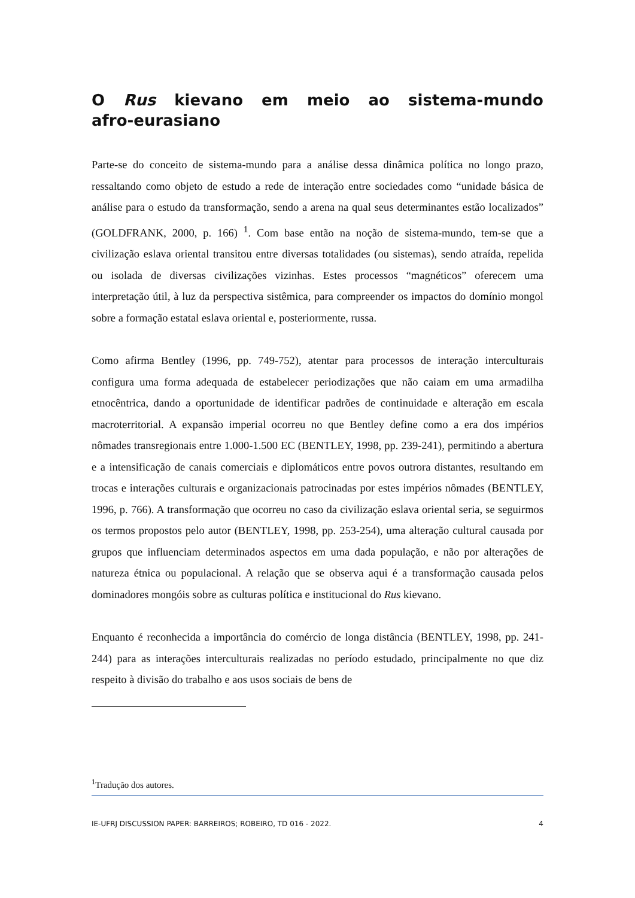O Rus kievano em meio ao sistema-mundo afro-eurasiano
Parte-se do conceito de sistema-mundo para a análise dessa dinâmica política no longo prazo, ressaltando como objeto de estudo a rede de interação entre sociedades como “unidade básica de análise para o estudo da transformação, sendo a arena na qual seus determinantes estão localizados” (GOLDFRANK, 2000, p. 166) <sup>1</sup>. Com base então na noção de sistema-mundo, tem-se que a civilização eslava oriental transitou entre diversas totalidades (ou sistemas), sendo atraída, repelida ou isolada de diversas civilizações vizinhas. Estes processos “magnéticos” oferecem uma interpretação útil, à luz da perspectiva sistêmica, para compreender os impactos do domínio mongol sobre a formação estatal eslava oriental e, posteriormente, russa.
Como afirma Bentley (1996, pp. 749-752), atentar para processos de interação interculturais configura uma forma adequada de estabelecer periodizações que não caiam em uma armadilha etnocêntrica, dando a oportunidade de identificar padrões de continuidade e alteração em escala macroterritorial. A expansão imperial ocorreu no que Bentley define como a era dos impérios nômades transregionais entre 1.000-1.500 EC (BENTLEY, 1998, pp. 239-241), permitindo a abertura e a intensificação de canais comerciais e diplomáticos entre povos outrora distantes, resultando em trocas e interações culturais e organizacionais patrocinadas por estes impérios nômades (BENTLEY, 1996, p. 766). A transformação que ocorreu no caso da civilização eslava oriental seria, se seguirmos os termos propostos pelo autor (BENTLEY, 1998, pp. 253-254), uma alteração cultural causada por grupos que influenciam determinados aspectos em uma dada população, e não por alterações de natureza étnica ou populacional. A relação que se observa aqui é a transformação causada pelos dominadores mongóis sobre as culturas política e institucional do Rus kievano.
Enquanto é reconhecida a importância do comércio de longa distância (BENTLEY, 1998, pp. 241-244) para as interações interculturais realizadas no período estudado, principalmente no que diz respeito à divisão do trabalho e aos usos sociais de bens de
<sup>1</sup> Tradução dos autores.
IE-UFRJ DISCUSSION PAPER: BARREIROS; ROBEIRO, TD 016 - 2022. 4